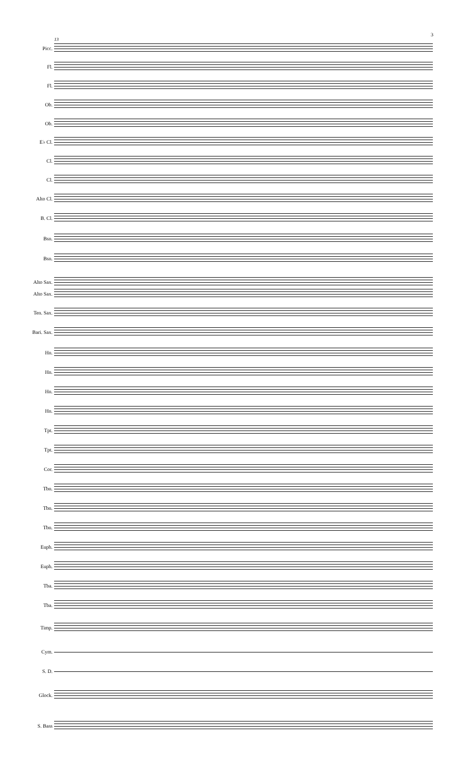3
13
Picc.
Fl.
Fl.
Ob.
Ob.
E♭ Cl.
Cl.
Cl.
Alto Cl.
B. Cl.
Bsn.
Bsn.
Alto Sax.
Alto Sax.
Ten. Sax.
Bari. Sax.
Hn.
Hn.
Hn.
Hn.
Tpt.
Tpt.
Cor.
Tbn.
Tbn.
Tbn.
Euph.
Euph.
Tba.
Tba.
Timp.
Cym.
S. D.
Glock.
S. Bass